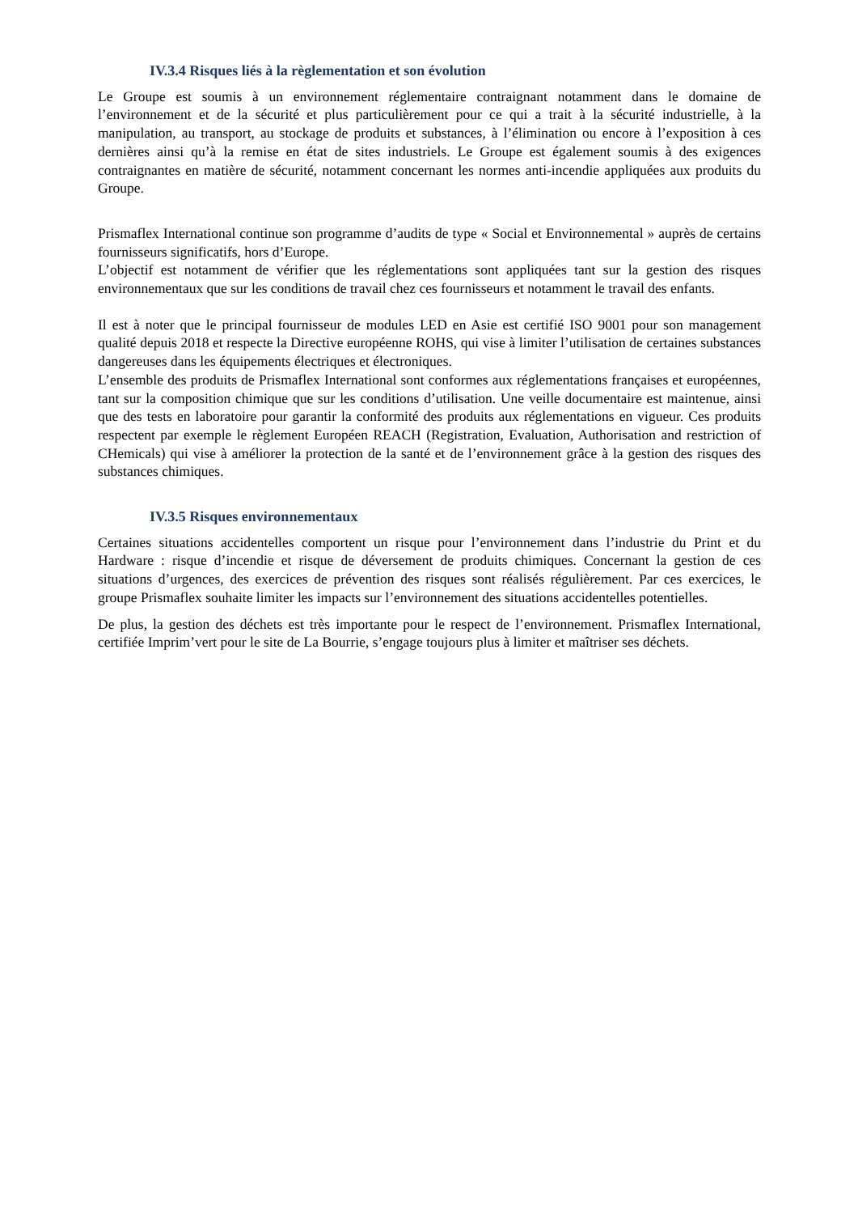IV.3.4 Risques liés à la règlementation et son évolution
Le Groupe est soumis à un environnement réglementaire contraignant notamment dans le domaine de l’environnement et de la sécurité et plus particulièrement pour ce qui a trait à la sécurité industrielle, à la manipulation, au transport, au stockage de produits et substances, à l’élimination ou encore à l’exposition à ces dernières ainsi qu’à la remise en état de sites industriels. Le Groupe est également soumis à des exigences contraignantes en matière de sécurité, notamment concernant les normes anti-incendie appliquées aux produits du Groupe.
Prismaflex International continue son programme d’audits de type « Social et Environnemental » auprès de certains fournisseurs significatifs, hors d’Europe.
L’objectif est notamment de vérifier que les réglementations sont appliquées tant sur la gestion des risques environnementaux que sur les conditions de travail chez ces fournisseurs et notamment le travail des enfants.
Il est à noter que le principal fournisseur de modules LED en Asie est certifié ISO 9001 pour son management qualité depuis 2018 et respecte la Directive européenne ROHS, qui vise à limiter l’utilisation de certaines substances dangereuses dans les équipements électriques et électroniques.
L’ensemble des produits de Prismaflex International sont conformes aux réglementations françaises et européennes, tant sur la composition chimique que sur les conditions d’utilisation. Une veille documentaire est maintenue, ainsi que des tests en laboratoire pour garantir la conformité des produits aux réglementations en vigueur. Ces produits respectent par exemple le règlement Européen REACH (Registration, Evaluation, Authorisation and restriction of CHemicals) qui vise à améliorer la protection de la santé et de l’environnement grâce à la gestion des risques des substances chimiques.
IV.3.5 Risques environnementaux
Certaines situations accidentelles comportent un risque pour l’environnement dans l’industrie du Print et du Hardware : risque d’incendie et risque de déversement de produits chimiques. Concernant la gestion de ces situations d’urgences, des exercices de prévention des risques sont réalisés régulièrement. Par ces exercices, le groupe Prismaflex souhaite limiter les impacts sur l’environnement des situations accidentelles potentielles.
De plus, la gestion des déchets est très importante pour le respect de l’environnement. Prismaflex International, certifiée Imprim’vert pour le site de La Bourrie, s’engage toujours plus à limiter et maîtriser ses déchets.